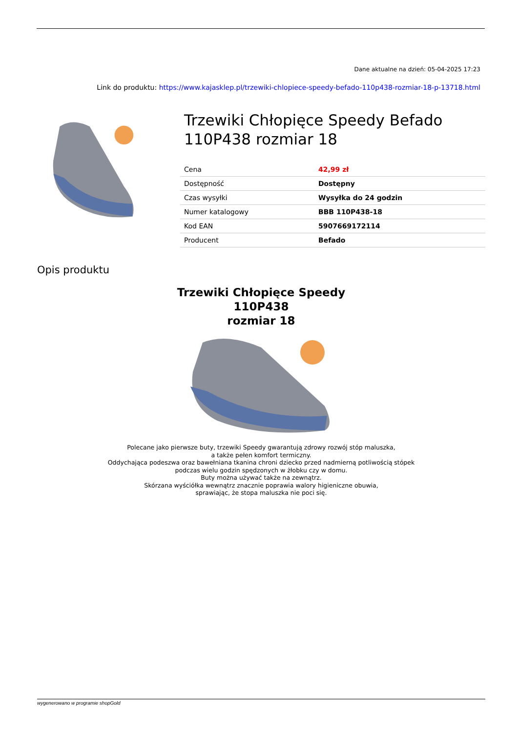Dane aktualne na dzień: 05-04-2025 17:23
Link do produktu: https://www.kajasklep.pl/trzewiki-chlopiece-speedy-befado-110p438-rozmiar-18-p-13718.html
Trzewiki Chłopięce Speedy Befado 110P438 rozmiar 18
| Cena | 42,99 zł |
| Dostępność | Dostępny |
| Czas wysyłki | Wysyłka do 24 godzin |
| Numer katalogowy | BBB 110P438-18 |
| Kod EAN | 5907669172114 |
| Producent | Befado |
Opis produktu
Trzewiki Chłopięce Speedy
110P438
rozmiar 18
Polecane jako pierwsze buty, trzewiki Speedy gwarantują zdrowy rozwój stóp maluszka,
a także pełen komfort termiczny.
Oddychająca podeszwa oraz bawełniana tkanina chroni dziecko przed nadmierną potliwością stópek
podczas wielu godzin spędzonych w żłobku czy w domu.
Buty można używać także na zewnątrz.
Skórzana wyściółka wewnątrz znacznie poprawia walory higieniczne obuwia,
sprawiając, że stopa maluszka nie poci się.
wygenerowano w programie shopGold